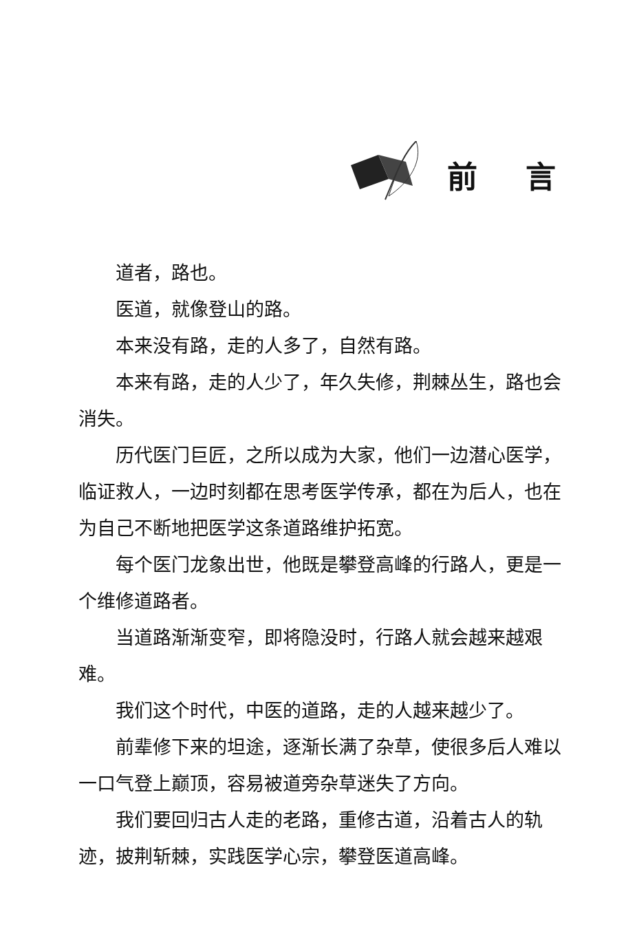前言
道者，路也。
医道，就像登山的路。
本来没有路，走的人多了，自然有路。
本来有路，走的人少了，年久失修，荆棘丛生，路也会消失。
历代医门巨匠，之所以成为大家，他们一边潜心医学，临证救人，一边时刻都在思考医学传承，都在为后人，也在为自己不断地把医学这条道路维护拓宽。
每个医门龙象出世，他既是攀登高峰的行路人，更是一个维修道路者。
当道路渐渐变窄，即将隐没时，行路人就会越来越艰难。
我们这个时代，中医的道路，走的人越来越少了。
前辈修下来的坦途，逐渐长满了杂草，使很多后人难以一口气登上巅顶，容易被道旁杂草迷失了方向。
我们要回归古人走的老路，重修古道，沿着古人的轨迹，披荆斩棘，实践医学心宗，攀登医道高峰。